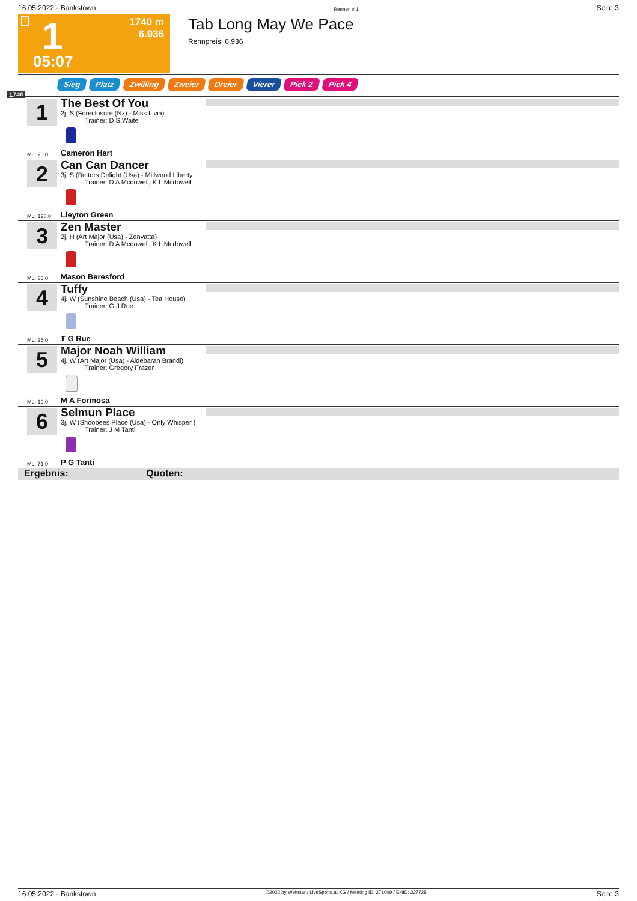16.05.2022 - Bankstown Rennen # 1 Seite 3
T 1
1740 m
6.936
05:07
Tab Long May We Pace
Rennpreis: 6.936
Sieg Platz Zwilling Zweier Dreier Vierer Pick 2 Pick 4
1740
1
The Best Of You
2j. S (Foreclosure (Nz) - Miss Livia)
Trainer: D S Waite
ML: 26,0 Cameron Hart
2
Can Can Dancer
3j. S (Bettors Delight (Usa) - Millwood Liberty
Trainer: D A Mcdowell, K L Mcdowell
ML: 128,0 Lleyton Green
3
Zen Master
2j. H (Art Major (Usa) - Zenyatta)
Trainer: D A Mcdowell, K L Mcdowell
ML: 35,0 Mason Beresford
4
Tuffy
4j. W (Sunshine Beach (Usa) - Tea House)
Trainer: G J Rue
ML: 26,0 T G Rue
5
Major Noah William
4j. W (Art Major (Usa) - Aldebaran Brandi)
Trainer: Gregory Frazer
ML: 19,0 M A Formosa
6
Selmun Place
3j. W (Shoobees Place (Usa) - Only Whisper (
Trainer: J M Tanti
ML: 71,0 P G Tanti
Ergebnis: Quoten:
16.05.2022 - Bankstown ©2022 by Wettstar / LiveSports.at KG / Meeting ID: 271009 / ExtID: 227725 Seite 3